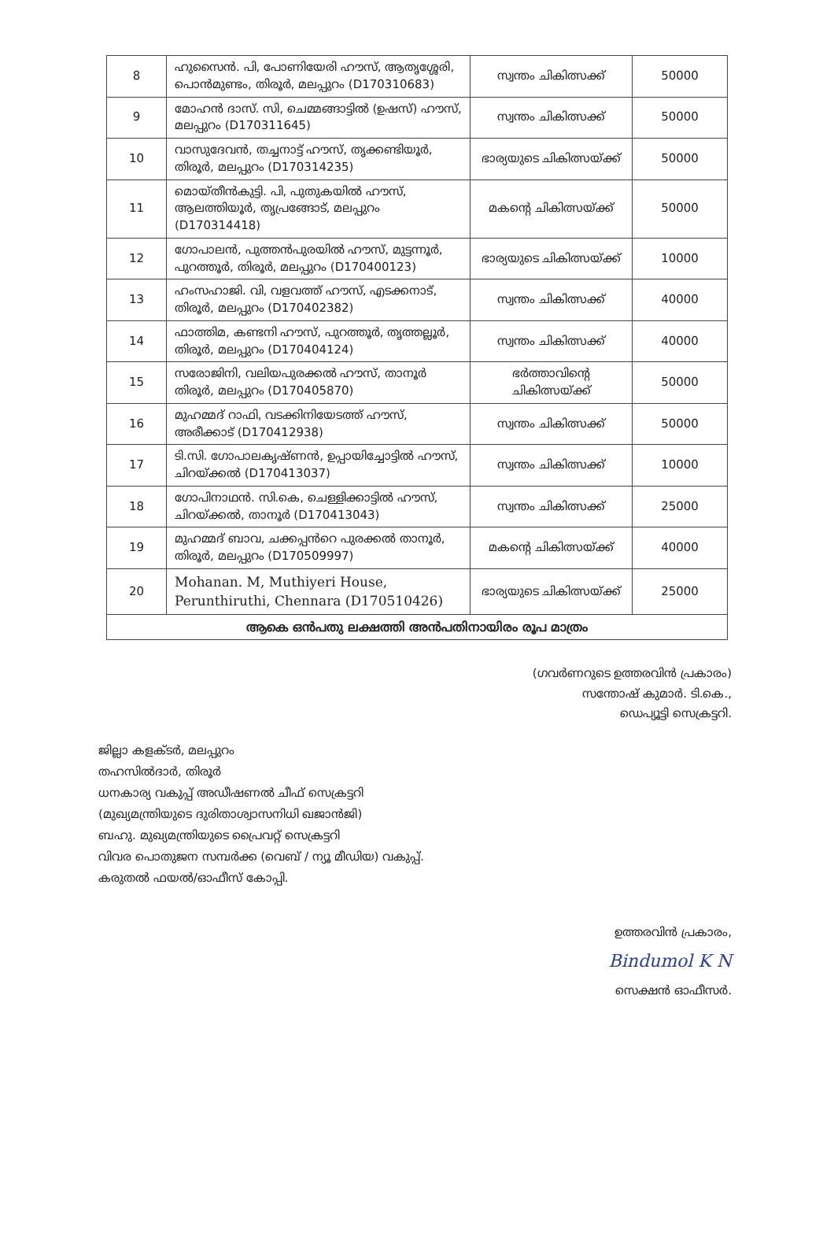| 8 | ഹുസൈൻ. പി, പോണിയേരി ഹൗസ്, ആതൃശ്ശേരി, പൊൻമുണ്ടം, തിരൂർ, മലപ്പുറം (D170310683) | സ്വന്തം ചികിത്സക്ക് | 50000 |
| 9 | മോഹൻ ദാസ്. സി, ചെമ്മങ്ങാട്ടിൽ (ഉഷസ്) ഹൗസ്, മലപ്പുറം (D170311645) | സ്വന്തം ചികിത്സക്ക് | 50000 |
| 10 | വാസുദേവൻ, തച്ചനാട്ട് ഹൗസ്, തൃക്കണ്ടിയൂർ, തിരൂർ, മലപ്പുറം (D170314235) | ഭാര്യയുടെ ചികിത്സയ്ക്ക് | 50000 |
| 11 | മൊയ്തീൻകുട്ടി. പി, പുതുകയിൽ ഹൗസ്, ആലത്തിയൂർ, തൃപ്രങ്ങോട്, മലപ്പുറം (D170314418) | മകന്റെ ചികിത്സയ്ക്ക് | 50000 |
| 12 | ഗോപാലൻ, പുത്തൻപുരയിൽ ഹൗസ്, മുട്ടന്നൂർ, പുറത്തൂർ, തിരൂർ, മലപ്പുറം (D170400123) | ഭാര്യയുടെ ചികിത്സയ്ക്ക് | 10000 |
| 13 | ഹംസഹാജി. വി, വളവത്ത് ഹൗസ്, എടക്കനാട്, തിരൂർ, മലപ്പുറം (D170402382) | സ്വന്തം ചികിത്സക്ക് | 40000 |
| 14 | ഫാത്തിമ, കണ്ടനി ഹൗസ്, പുറത്തൂർ, തൃത്തല്ലൂർ, തിരൂർ, മലപ്പുറം (D170404124) | സ്വന്തം ചികിത്സക്ക് | 40000 |
| 15 | സരോജിനി, വലിയപുരക്കൽ ഹൗസ്, താനൂർ തിരൂർ, മലപ്പുറം (D170405870) | ഭർത്താവിന്റെ ചികിത്സയ്ക്ക് | 50000 |
| 16 | മുഹമ്മദ് റാഫി, വടക്കിനിയേടത്ത് ഹൗസ്, അരീക്കാട് (D170412938) | സ്വന്തം ചികിത്സക്ക് | 50000 |
| 17 | ടി.സി. ഗോപാലകൃഷ്ണൻ, ഉപ്പായിച്ചോട്ടിൽ ഹൗസ്, ചിറയ്ക്കൽ (D170413037) | സ്വന്തം ചികിത്സക്ക് | 10000 |
| 18 | ഗോപിനാഥൻ. സി.കെ, ചെള്ളിക്കാട്ടിൽ ഹൗസ്, ചിറയ്ക്കൽ, താനൂർ (D170413043) | സ്വന്തം ചികിത്സക്ക് | 25000 |
| 19 | മുഹമ്മദ് ബാവ, ചക്കപ്പൻറെ പുരക്കൽ താനൂർ, തിരൂർ, മലപ്പുറം (D170509997) | മകന്റെ ചികിത്സയ്ക്ക് | 40000 |
| 20 | Mohanan. M, Muthiyeri House, Perunthiruthi, Chennara (D170510426) | ഭാര്യയുടെ ചികിത്സയ്ക്ക് | 25000 |
| ആകെ ഒൻപതു ലക്ഷത്തി അൻപതിനായിരം രൂപ മാത്രം | | | |
(ഗവർണറുടെ ഉത്തരവിൻ പ്രകാരം)
സന്തോഷ് കുമാർ. ടി.കെ.,
ഡെപ്യൂട്ടി സെക്രട്ടറി.
ജില്ലാ കളക്ടർ, മലപ്പുറം
തഹസിൽദാർ, തിരൂർ
ധനകാര്യ വകുപ്പ് അഡീഷണൽ ചീഫ് സെക്രട്ടറി
(മുഖ്യമന്ത്രിയുടെ ദുരിതാശ്വാസനിധി ഖജാൻജി)
ബഹു. മുഖ്യമന്ത്രിയുടെ പ്രൈവറ്റ് സെക്രട്ടറി
വിവര പൊതുജന സമ്പർക്ക (വെബ് / ന്യൂ മീഡിയ) വകുപ്പ്.
കരുതൽ ഫയൽ/ഓഫീസ് കോപ്പി.
ഉത്തരവിൻ പ്രകാരം,
Bindumol K N
സെക്ഷൻ ഓഫീസർ.